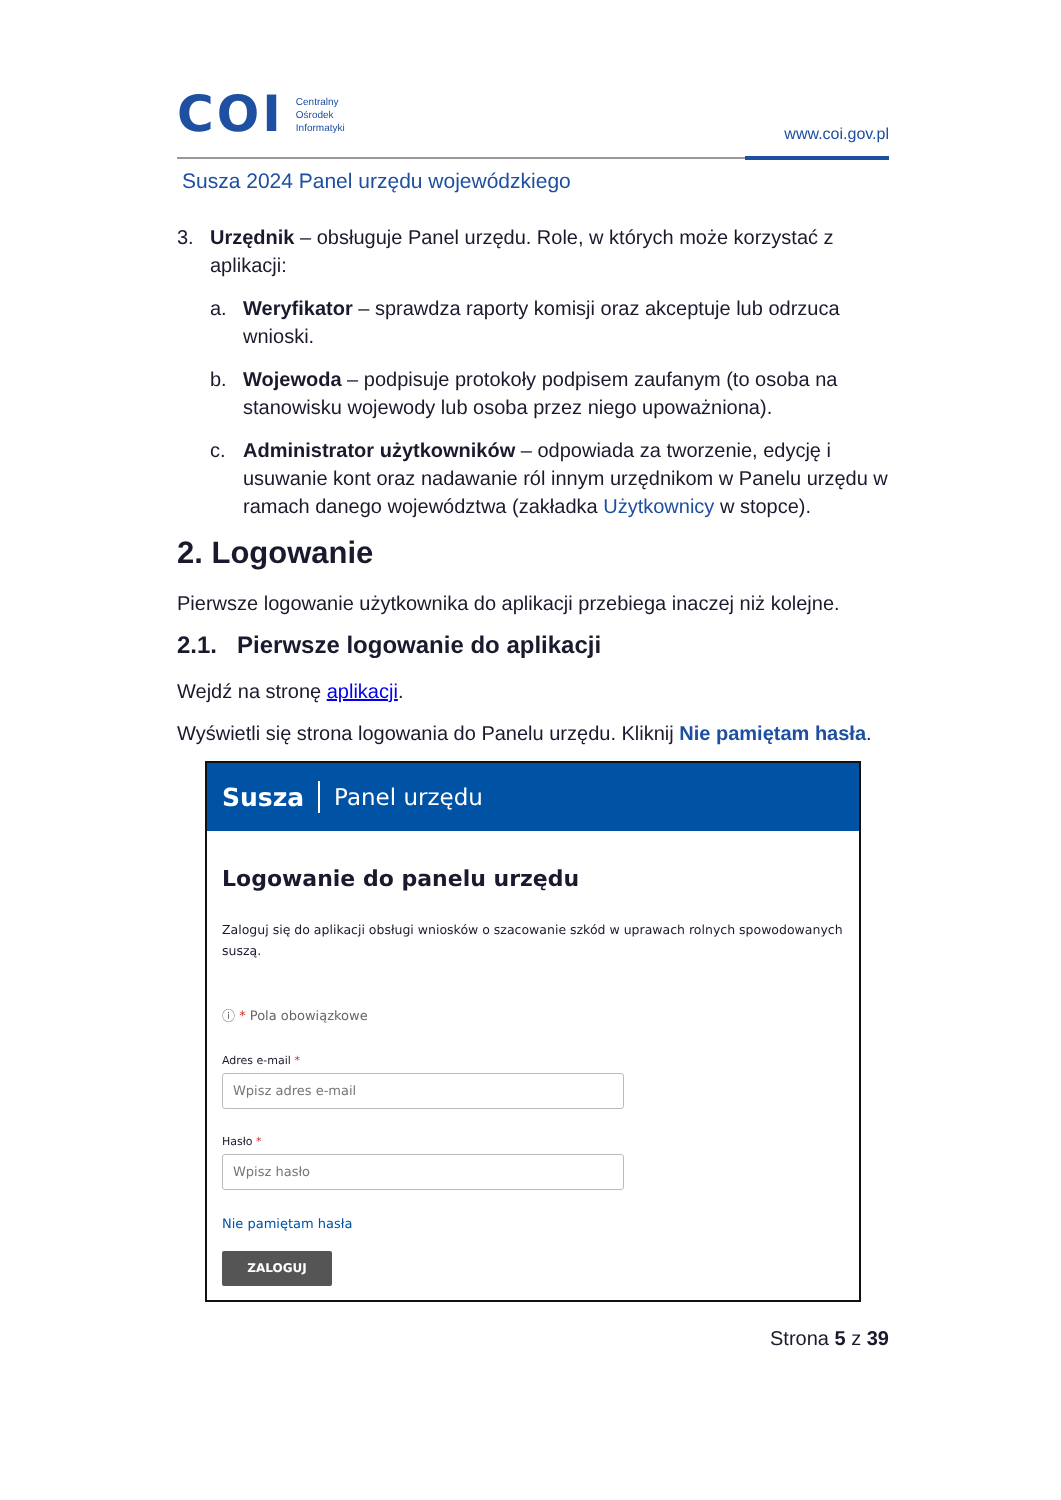COI
Centralny
Ośrodek
Informatyki
www.coi.gov.pl
Susza 2024 Panel urzędu wojewódzkiego
3. Urzędnik – obsługuje Panel urzędu. Role, w których może korzystać z aplikacji:
a. Weryfikator – sprawdza raporty komisji oraz akceptuje lub odrzuca wnioski.
b. Wojewoda – podpisuje protokoły podpisem zaufanym (to osoba na stanowisku wojewody lub osoba przez niego upoważniona).
c. Administrator użytkowników – odpowiada za tworzenie, edycję i usuwanie kont oraz nadawanie ról innym urzędnikom w Panelu urzędu w ramach danego województwa (zakładka Użytkownicy w stopce).
2. Logowanie
Pierwsze logowanie użytkownika do aplikacji przebiega inaczej niż kolejne.
2.1. Pierwsze logowanie do aplikacji
Wejdź na stronę aplikacji.
Wyświetli się strona logowania do Panelu urzędu. Kliknij Nie pamiętam hasła.
Susza Panel urzędu
Logowanie do panelu urzędu
Zaloguj się do aplikacji obsługi wniosków o szacowanie szkód w uprawach rolnych spowodowanych suszą.
ⓘ * Pola obowiązkowe
Adres e-mail *
Wpisz adres e-mail
Hasło *
Wpisz hasło
Nie pamiętam hasła
ZALOGUJ
Strona 5 z 39